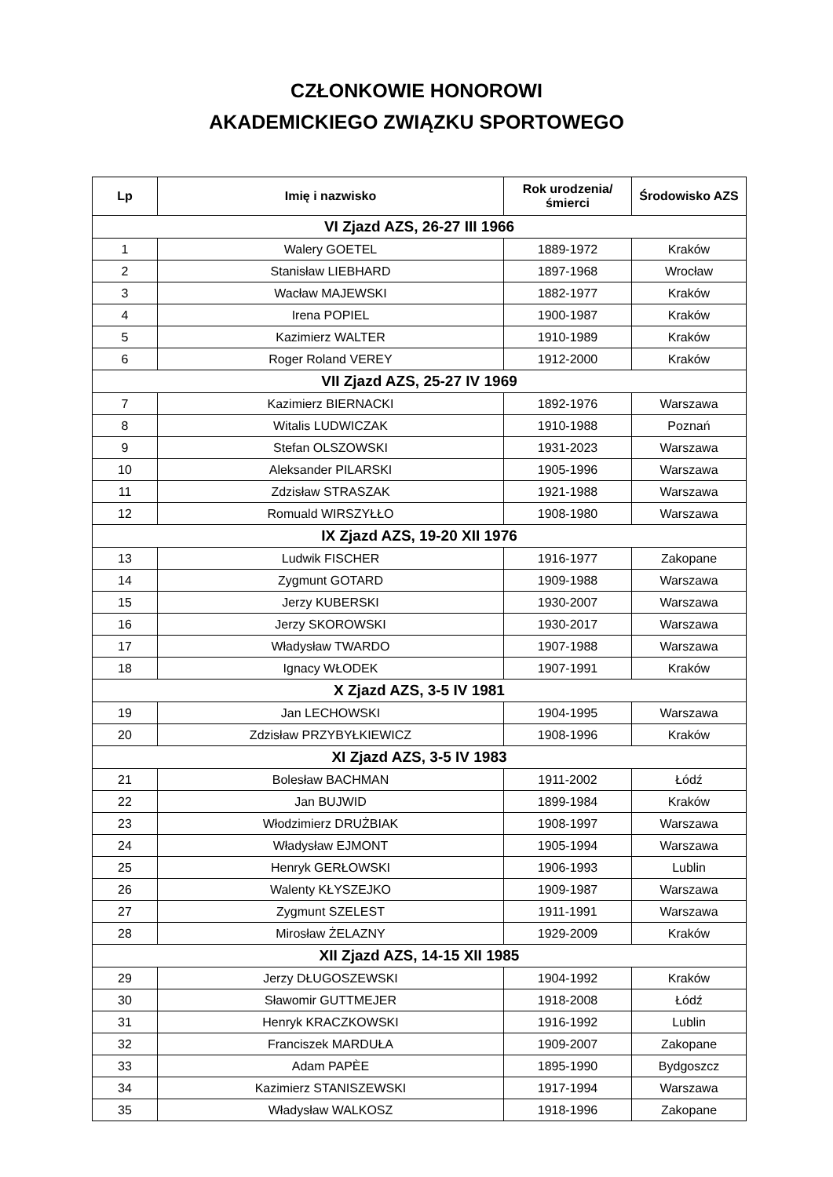CZŁONKOWIE HONOROWI
AKADEMICKIEGO ZWIĄZKU SPORTOWEGO
| Lp | Imię i nazwisko | Rok urodzenia/śmierci | Środowisko AZS |
| --- | --- | --- | --- |
| VI Zjazd AZS, 26-27 III 1966 | | | |
| 1 | Walery GOETEL | 1889-1972 | Kraków |
| 2 | Stanisław LIEBHARD | 1897-1968 | Wrocław |
| 3 | Wacław MAJEWSKI | 1882-1977 | Kraków |
| 4 | Irena POPIEL | 1900-1987 | Kraków |
| 5 | Kazimierz WALTER | 1910-1989 | Kraków |
| 6 | Roger Roland VEREY | 1912-2000 | Kraków |
| VII Zjazd AZS, 25-27 IV 1969 | | | |
| 7 | Kazimierz BIERNACKI | 1892-1976 | Warszawa |
| 8 | Witalis LUDWICZAK | 1910-1988 | Poznań |
| 9 | Stefan OLSZOWSKI | 1931-2023 | Warszawa |
| 10 | Aleksander PILARSKI | 1905-1996 | Warszawa |
| 11 | Zdzisław STRASZAK | 1921-1988 | Warszawa |
| 12 | Romuald WIRSZYŁŁO | 1908-1980 | Warszawa |
| IX Zjazd AZS, 19-20 XII 1976 | | | |
| 13 | Ludwik FISCHER | 1916-1977 | Zakopane |
| 14 | Zygmunt GOTARD | 1909-1988 | Warszawa |
| 15 | Jerzy KUBERSKI | 1930-2007 | Warszawa |
| 16 | Jerzy SKOROWSKI | 1930-2017 | Warszawa |
| 17 | Władysław TWARDO | 1907-1988 | Warszawa |
| 18 | Ignacy WŁODEK | 1907-1991 | Kraków |
| X Zjazd AZS, 3-5 IV 1981 | | | |
| 19 | Jan LECHOWSKI | 1904-1995 | Warszawa |
| 20 | Zdzisław PRZYBYŁKIEWICZ | 1908-1996 | Kraków |
| XI Zjazd AZS, 3-5 IV 1983 | | | |
| 21 | Bolesław BACHMAN | 1911-2002 | Łódź |
| 22 | Jan BUJWID | 1899-1984 | Kraków |
| 23 | Włodzimierz DRUŻBIAK | 1908-1997 | Warszawa |
| 24 | Władysław EJMONT | 1905-1994 | Warszawa |
| 25 | Henryk GERŁOWSKI | 1906-1993 | Lublin |
| 26 | Walenty KŁYSZEJKO | 1909-1987 | Warszawa |
| 27 | Zygmunt SZELEST | 1911-1991 | Warszawa |
| 28 | Mirosław ŻELAZNY | 1929-2009 | Kraków |
| XII Zjazd AZS, 14-15 XII 1985 | | | |
| 29 | Jerzy DŁUGOSZEWSKI | 1904-1992 | Kraków |
| 30 | Sławomir GUTTMEJER | 1918-2008 | Łódź |
| 31 | Henryk KRACZKOWSKI | 1916-1992 | Lublin |
| 32 | Franciszek MARDUŁA | 1909-2007 | Zakopane |
| 33 | Adam PAPÈE | 1895-1990 | Bydgoszcz |
| 34 | Kazimierz STANISZEWSKI | 1917-1994 | Warszawa |
| 35 | Władysław WALKOSZ | 1918-1996 | Zakopane |